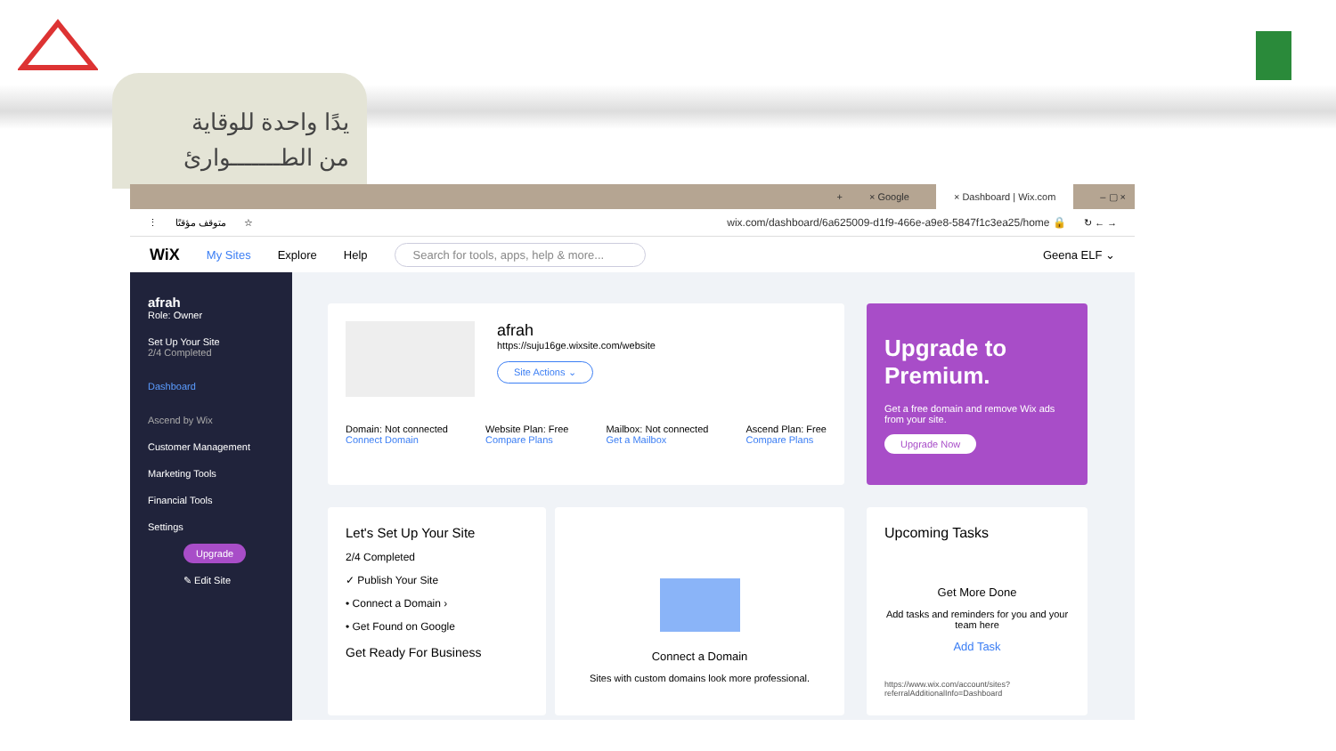يدًا واحدة للوقاية
من الطـــــــوارئ
+ × Google × Dashboard | Wix.com – ▢ ×
⋮ متوقف مؤقتًا ☆ wix.com/dashboard/6a625009-d1f9-466e-a9e8-5847f1c3ea25/home 🔒 ↻ ← →
WiX My Sites Explore Help Search for tools, apps, help & more... Geena ELF ⌄
afrah
Role: Owner
Set Up Your Site
2/4 Completed
Dashboard
Ascend by Wix
Customer Management
Marketing Tools
Financial Tools
Settings
Upgrade
✎ Edit Site
afrah
https://suju16ge.wixsite.com/website
Site Actions ⌄
Domain: Not connected
Connect Domain
Website Plan: Free
Compare Plans
Mailbox: Not connected
Get a Mailbox
Ascend Plan: Free
Compare Plans
Upgrade to Premium.
Get a free domain and remove Wix ads from your site.
Upgrade Now
Let's Set Up Your Site
2/4 Completed
✓ Publish Your Site
• Connect a Domain ›
• Get Found on Google
Get Ready For Business
Connect a Domain
Sites with custom domains look more professional.
Upcoming Tasks
Get More Done
Add tasks and reminders for you and your team here
Add Task
https://www.wix.com/account/sites?referralAdditionalInfo=Dashboard